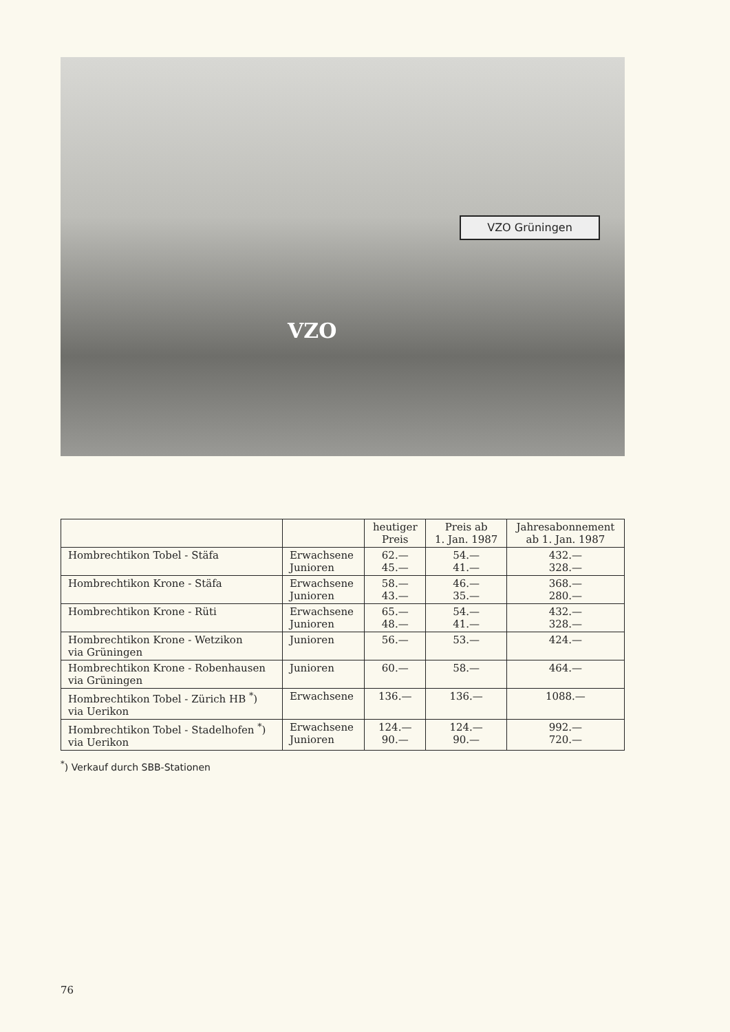VZO Grüningen
VZO
| | | heutiger Preis | Preis ab 1. Jan. 1987 | Jahresabonnement ab 1. Jan. 1987 |
| --- | --- | --- | --- | --- |
| Hombrechtikon Tobel - Stäfa | Erwachsene Junioren | 62.— 45.— | 54.— 41.— | 432.— 328.— |
| Hombrechtikon Krone - Stäfa | Erwachsene Junioren | 58.— 43.— | 46.— 35.— | 368.— 280.— |
| Hombrechtikon Krone - Rüti | Erwachsene Junioren | 65.— 48.— | 54.— 41.— | 432.— 328.— |
| Hombrechtikon Krone - Wetzikon via Grüningen | Junioren | 56.— | 53.— | 424.— |
| Hombrechtikon Krone - Robenhausen via Grüningen | Junioren | 60.— | 58.— | 464.— |
| Hombrechtikon Tobel - Zürich HB <sup>*</sup>) via Uerikon | Erwachsene | 136.— | 136.— | 1088.— |
| Hombrechtikon Tobel - Stadelhofen <sup>*</sup>) via Uerikon | Erwachsene Junioren | 124.— 90.— | 124.— 90.— | 992.— 720.— |
<sup>*</sup>) Verkauf durch SBB-Stationen
76